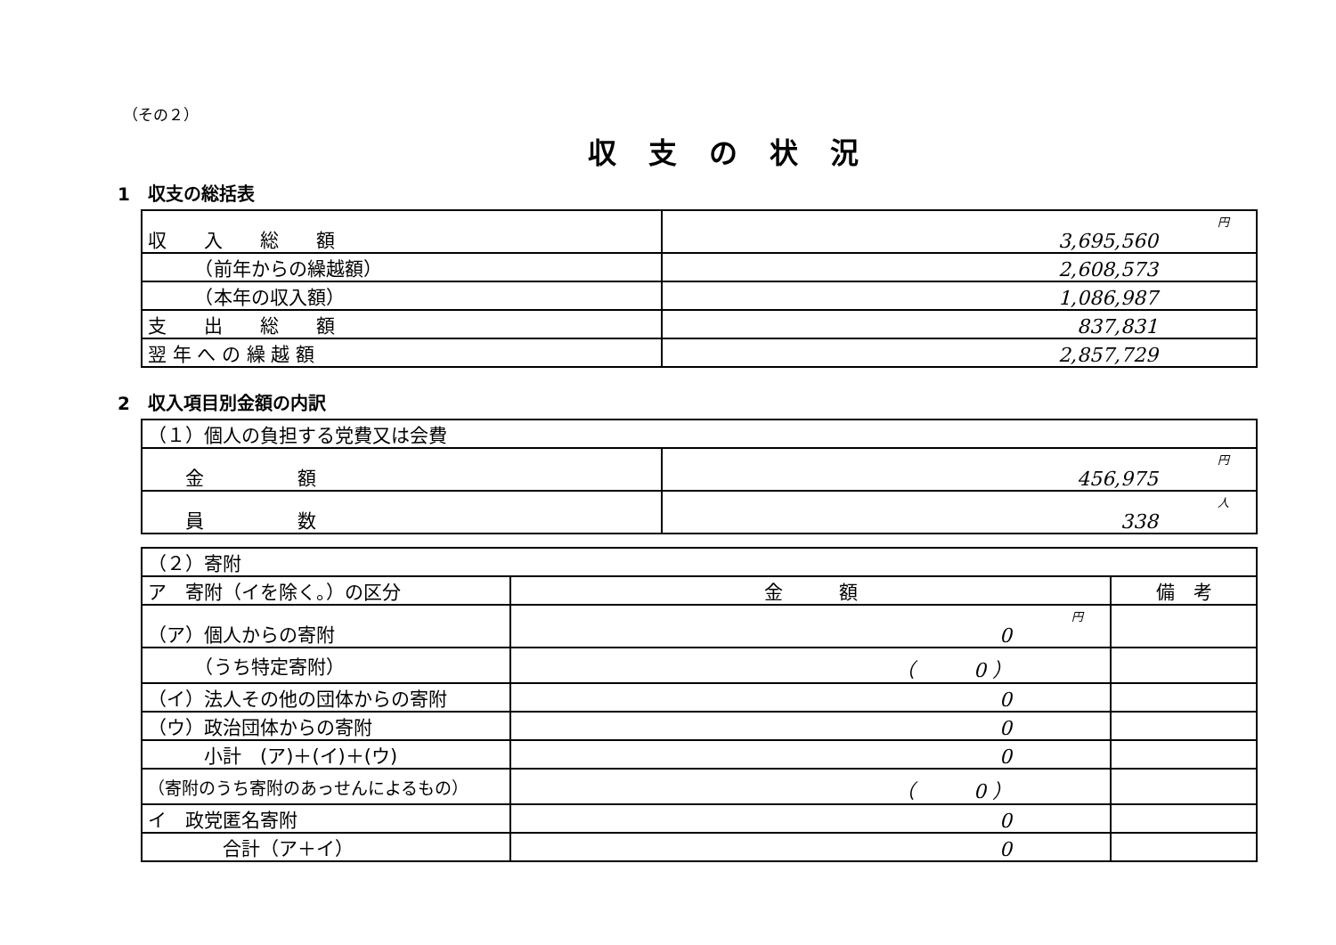（その２）
収支の状況
1　収支の総括表
| 収 入 総 額 | 円 3,695,560 |
| （前年からの繰越額） | 2,608,573 |
| （本年の収入額） | 1,086,987 |
| 支 出 総 額 | 837,831 |
| 翌 年 へ の 繰 越 額 | 2,857,729 |
2　収入項目別金額の内訳
| （１）個人の負担する党費又は会費 | |
| 金 額 | 円 456,975 |
| 員 数 | 人 338 |
| （２）寄附 | | |
| ア 寄附（イを除く。）の区分 | 金 額 | 備 考 |
| （ア）個人からの寄附 | 円 0 | |
| （うち特定寄附） | （ 0 ） | |
| （イ）法人その他の団体からの寄附 | 0 | |
| （ウ）政治団体からの寄附 | 0 | |
| 小計 (ア)＋(イ)＋(ウ) | 0 | |
| （寄附のうち寄附のあっせんによるもの） | （ 0 ） | |
| イ 政党匿名寄附 | 0 | |
| 合計（ア＋イ） | 0 | |